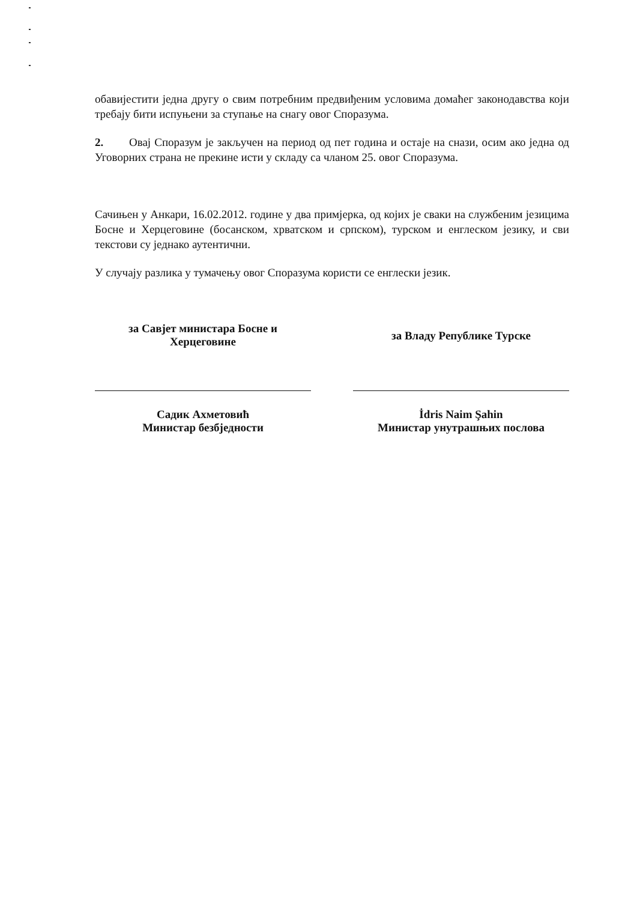обавијестити једна другу о свим потребним предвиђеним условима домаћег законодавства који требају бити испуњени за ступање на снагу овог Споразума.
2. Овај Споразум је закључен на период од пет година и остаје на снази, осим ако једна од Уговорних страна не прекине исти у складу са чланом 25. овог Споразума.
Сачињен у Анкари, 16.02.2012. године у два примјерка, од којих је сваки на службеним језицима Босне и Херцеговине (босанском, хрватском и српском), турском и енглеском језику, и сви текстови су једнако аутентични.
У случају разлика у тумачењу овог Споразума користи се енглески језик.
за Савјет министара Босне и
Херцеговине
за Владу Републике Турске
Садик Ахметовић
Министар безбједности
İdris Naim Şahin
Министар унутрашњих послова